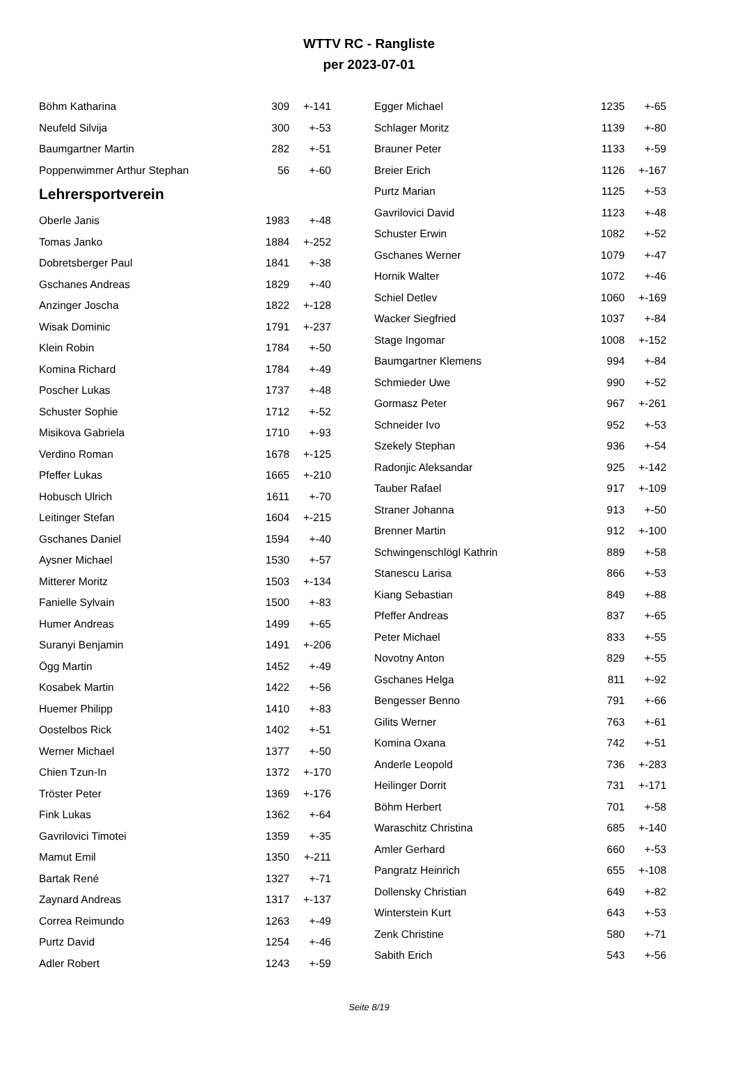WTTV RC - Rangliste
per 2023-07-01
| Böhm Katharina | 309 | +-141 |
| Neufeld Silvija | 300 | +-53 |
| Baumgartner Martin | 282 | +-51 |
| Poppenwimmer Arthur Stephan | 56 | +-60 |
Lehrersportverein
| Oberle Janis | 1983 | +-48 |
| Tomas Janko | 1884 | +-252 |
| Dobretsberger Paul | 1841 | +-38 |
| Gschanes Andreas | 1829 | +-40 |
| Anzinger Joscha | 1822 | +-128 |
| Wisak Dominic | 1791 | +-237 |
| Klein Robin | 1784 | +-50 |
| Komina Richard | 1784 | +-49 |
| Poscher Lukas | 1737 | +-48 |
| Schuster Sophie | 1712 | +-52 |
| Misikova Gabriela | 1710 | +-93 |
| Verdino Roman | 1678 | +-125 |
| Pfeffer Lukas | 1665 | +-210 |
| Hobusch Ulrich | 1611 | +-70 |
| Leitinger Stefan | 1604 | +-215 |
| Gschanes Daniel | 1594 | +-40 |
| Aysner Michael | 1530 | +-57 |
| Mitterer Moritz | 1503 | +-134 |
| Fanielle Sylvain | 1500 | +-83 |
| Humer Andreas | 1499 | +-65 |
| Suranyi Benjamin | 1491 | +-206 |
| Ögg Martin | 1452 | +-49 |
| Kosabek Martin | 1422 | +-56 |
| Huemer Philipp | 1410 | +-83 |
| Oostelbos Rick | 1402 | +-51 |
| Werner Michael | 1377 | +-50 |
| Chien Tzun-In | 1372 | +-170 |
| Tröster Peter | 1369 | +-176 |
| Fink Lukas | 1362 | +-64 |
| Gavrilovici Timotei | 1359 | +-35 |
| Mamut Emil | 1350 | +-211 |
| Bartak René | 1327 | +-71 |
| Zaynard Andreas | 1317 | +-137 |
| Correa Reimundo | 1263 | +-49 |
| Purtz David | 1254 | +-46 |
| Adler Robert | 1243 | +-59 |
| Egger Michael | 1235 | +-65 |
| Schlager Moritz | 1139 | +-80 |
| Brauner Peter | 1133 | +-59 |
| Breier Erich | 1126 | +-167 |
| Purtz Marian | 1125 | +-53 |
| Gavrilovici David | 1123 | +-48 |
| Schuster Erwin | 1082 | +-52 |
| Gschanes Werner | 1079 | +-47 |
| Hornik Walter | 1072 | +-46 |
| Schiel Detlev | 1060 | +-169 |
| Wacker Siegfried | 1037 | +-84 |
| Stage Ingomar | 1008 | +-152 |
| Baumgartner Klemens | 994 | +-84 |
| Schmieder Uwe | 990 | +-52 |
| Gormasz Peter | 967 | +-261 |
| Schneider Ivo | 952 | +-53 |
| Szekely Stephan | 936 | +-54 |
| Radonjic Aleksandar | 925 | +-142 |
| Tauber Rafael | 917 | +-109 |
| Straner Johanna | 913 | +-50 |
| Brenner Martin | 912 | +-100 |
| Schwingenschlögl Kathrin | 889 | +-58 |
| Stanescu Larisa | 866 | +-53 |
| Kiang Sebastian | 849 | +-88 |
| Pfeffer Andreas | 837 | +-65 |
| Peter Michael | 833 | +-55 |
| Novotny Anton | 829 | +-55 |
| Gschanes Helga | 811 | +-92 |
| Bengesser Benno | 791 | +-66 |
| Gilits Werner | 763 | +-61 |
| Komina Oxana | 742 | +-51 |
| Anderle Leopold | 736 | +-283 |
| Heilinger Dorrit | 731 | +-171 |
| Böhm Herbert | 701 | +-58 |
| Waraschitz Christina | 685 | +-140 |
| Amler Gerhard | 660 | +-53 |
| Pangratz Heinrich | 655 | +-108 |
| Dollensky Christian | 649 | +-82 |
| Winterstein Kurt | 643 | +-53 |
| Zenk Christine | 580 | +-71 |
| Sabith Erich | 543 | +-56 |
Seite 8/19